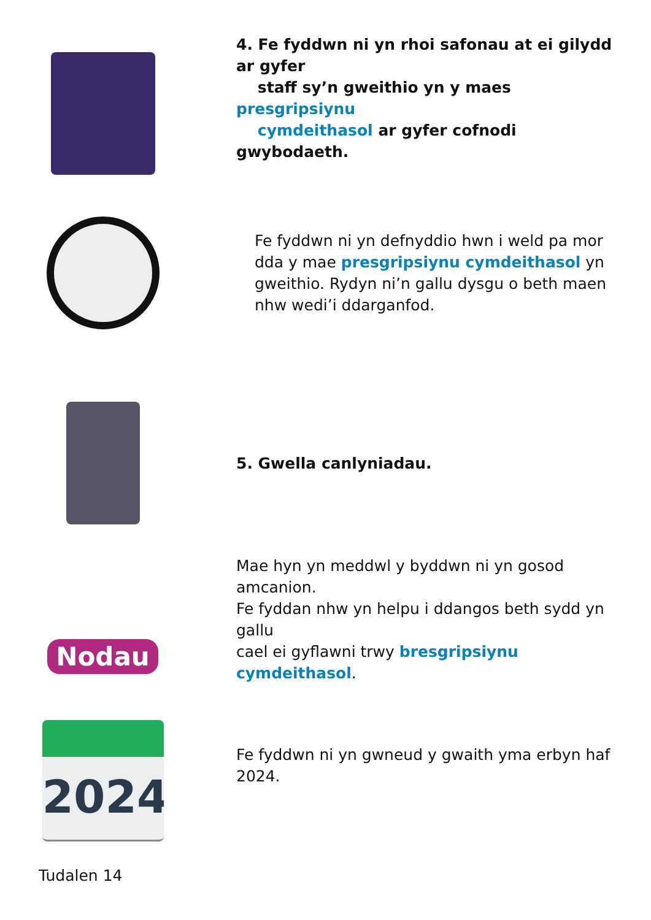4. Fe fyddwn ni yn rhoi safonau at ei gilydd ar gyfer
staff sy’n gweithio yn y maes presgripsiynu
cymdeithasol ar gyfer cofnodi gwybodaeth.
Fe fyddwn ni yn defnyddio hwn i weld pa mor
dda y mae presgripsiynu cymdeithasol yn
gweithio. Rydyn ni’n gallu dysgu o beth maen
nhw wedi’i ddarganfod.
5. Gwella canlyniadau.
Nodau
Mae hyn yn meddwl y byddwn ni yn gosod amcanion.
Fe fyddan nhw yn helpu i ddangos beth sydd yn gallu
cael ei gyflawni trwy bresgripsiynu cymdeithasol.
2024
Fe fyddwn ni yn gwneud y gwaith yma erbyn haf
2024.
Tudalen 14